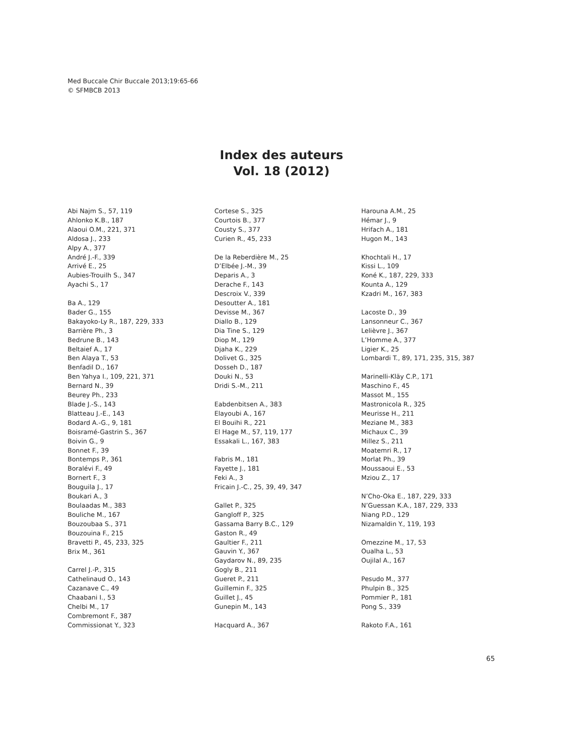Med Buccale Chir Buccale 2013;19:65-66
© SFMBCB 2013
Index des auteurs
Vol. 18 (2012)
Abi Najm S., 57, 119
Ahlonko K.B., 187
Alaoui O.M., 221, 371
Aldosa J., 233
Alpy A., 377
André J.-F., 339
Arrivé E., 25
Aubies-Trouilh S., 347
Ayachi S., 17
Ba A., 129
Bader G., 155
Bakayoko-Ly R., 187, 229, 333
Barrière Ph., 3
Bedrune B., 143
Beltaief A., 17
Ben Alaya T., 53
Benfadil D., 167
Ben Yahya I., 109, 221, 371
Bernard N., 39
Beurey Ph., 233
Blade J.-S., 143
Blatteau J.-E., 143
Bodard A.-G., 9, 181
Boisramé-Gastrin S., 367
Boivin G., 9
Bonnet F., 39
Bontemps P., 361
Boralévi F., 49
Bornert F., 3
Bouguila J., 17
Boukari A., 3
Boulaadas M., 383
Bouliche M., 167
Bouzoubaa S., 371
Bouzouina F., 215
Bravetti P., 45, 233, 325
Brix M., 361
Carrel J.-P., 315
Cathelinaud O., 143
Cazanave C., 49
Chaabani I., 53
Chelbi M., 17
Combremont F., 387
Commissionat Y., 323
Cortese S., 325
Courtois B., 377
Cousty S., 377
Curien R., 45, 233
De la Reberdière M., 25
D’Elbée J.-M., 39
Deparis A., 3
Derache F., 143
Descroix V., 339
Desoutter A., 181
Devisse M., 367
Diallo B., 129
Dia Tine S., 129
Diop M., 129
Djaha K., 229
Dolivet G., 325
Dosseh D., 187
Douki N., 53
Dridi S.-M., 211
Eabdenbitsen A., 383
Elayoubi A., 167
El Bouihi R., 221
El Hage M., 57, 119, 177
Essakali L., 167, 383
Fabris M., 181
Fayette J., 181
Feki A., 3
Fricain J.-C., 25, 39, 49, 347
Gallet P., 325
Gangloff P., 325
Gassama Barry B.C., 129
Gaston R., 49
Gaultier F., 211
Gauvin Y., 367
Gaydarov N., 89, 235
Gogly B., 211
Gueret P., 211
Guillemin F., 325
Guillet J., 45
Gunepin M., 143
Hacquard A., 367
Harouna A.M., 25
Hémar J., 9
Hrifach A., 181
Hugon M., 143
Khochtali H., 17
Kissi L., 109
Koné K., 187, 229, 333
Kounta A., 129
Kzadri M., 167, 383
Lacoste D., 39
Lansonneur C., 367
Lelièvre J., 367
L’Homme A., 377
Ligier K., 25
Lombardi T., 89, 171, 235, 315, 387
Marinelli-Kläy C.P., 171
Maschino F., 45
Massot M., 155
Mastronicola R., 325
Meurisse H., 211
Meziane M., 383
Michaux C., 39
Millez S., 211
Moatemri R., 17
Morlat Ph., 39
Moussaoui E., 53
Mziou Z., 17
N’Cho-Oka E., 187, 229, 333
N’Guessan K.A., 187, 229, 333
Niang P.D., 129
Nizamaldin Y., 119, 193
Omezzine M., 17, 53
Oualha L., 53
Oujilal A., 167
Pesudo M., 377
Phulpin B., 325
Pommier P., 181
Pong S., 339
Rakoto F.A., 161
65